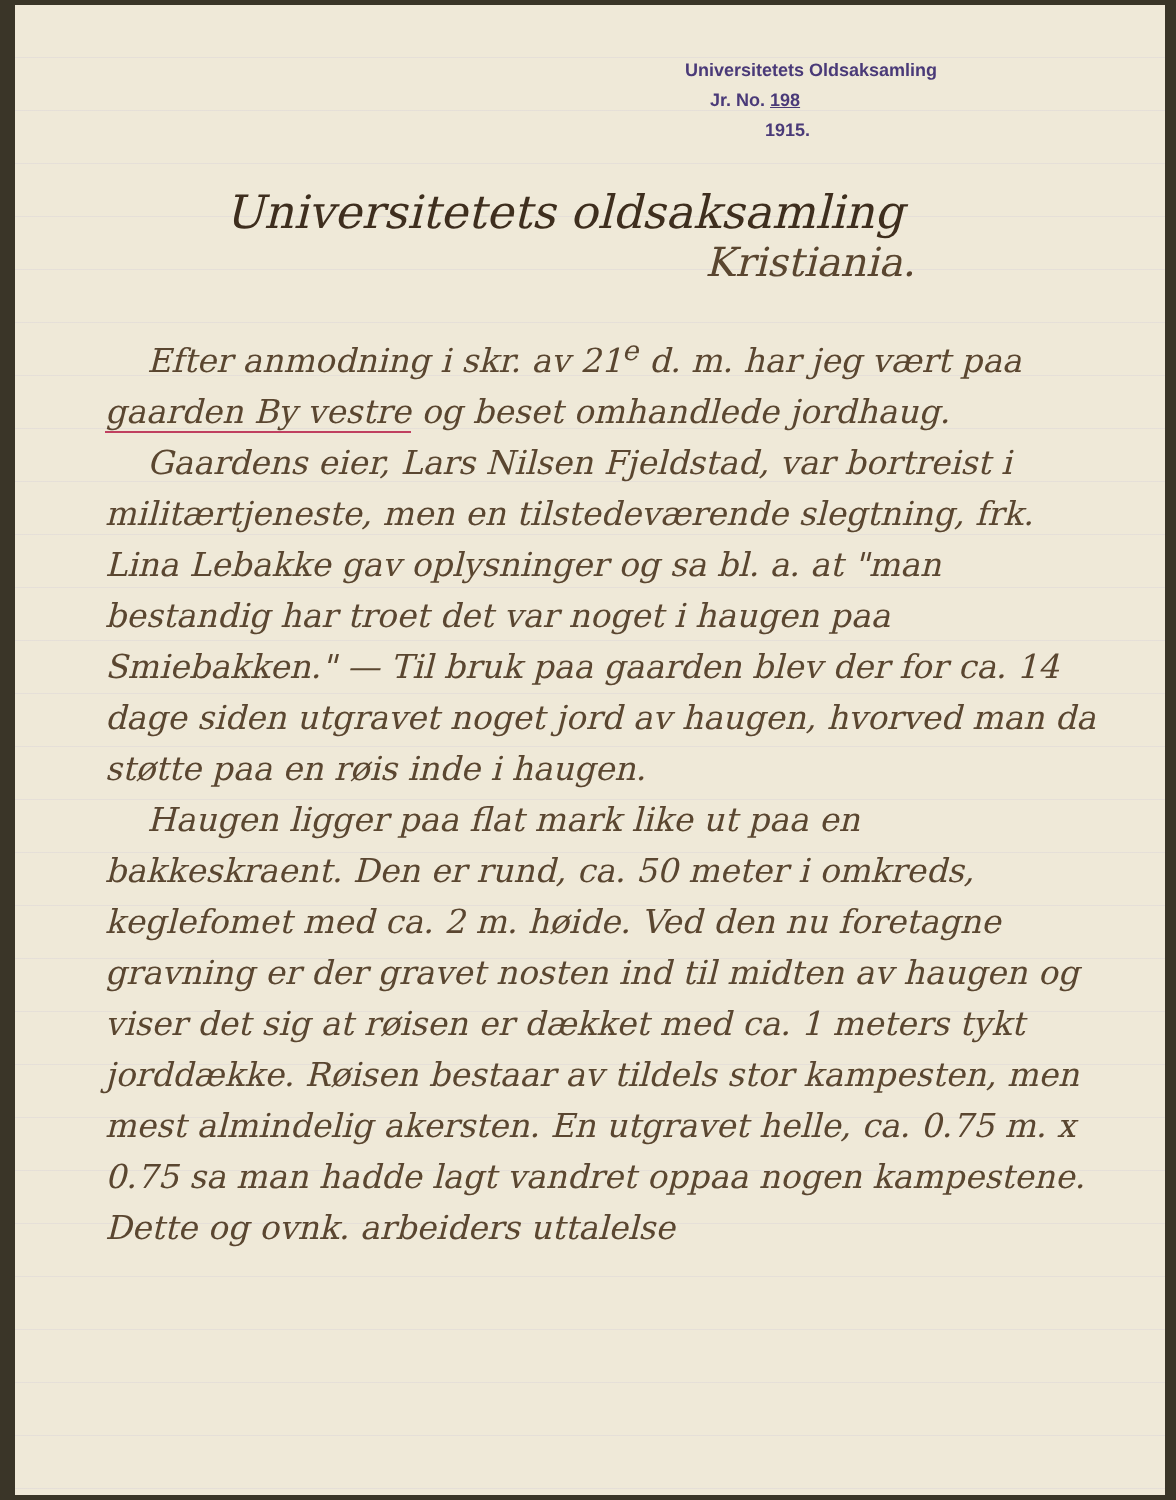Universitetets Oldsaksamling
Jr. No. 198
1915.
Universitetets oldsaksamling
Kristiania.
Efter anmodning i skr. av 21<sup>e</sup> d. m. har jeg vært paa gaarden By vestre og beset omhandlede jordhaug.
Gaardens eier, Lars Nilsen Fjeldstad, var bortreist i militærtjeneste, men en tilstedeværende slegtning, frk. Lina Lebakke gav oplysninger og sa bl. a. at "man bestandig har troet det var noget i haugen paa Smiebakken." — Til bruk paa gaarden blev der for ca. 14 dage siden utgravet noget jord av haugen, hvorved man da støtte paa en røis inde i haugen.
Haugen ligger paa flat mark like ut paa en bakkeskraent. Den er rund, ca. 50 meter i omkreds, keglefomet med ca. 2 m. høide. Ved den nu foretagne gravning er der gravet nosten ind til midten av haugen og viser det sig at røisen er dækket med ca. 1 meters tykt jorddække. Røisen bestaar av tildels stor kampesten, men mest almindelig akersten. En utgravet helle, ca. 0.75 m. x 0.75 sa man hadde lagt vandret oppaa nogen kampestene. Dette og ovnk. arbeiders uttalelse